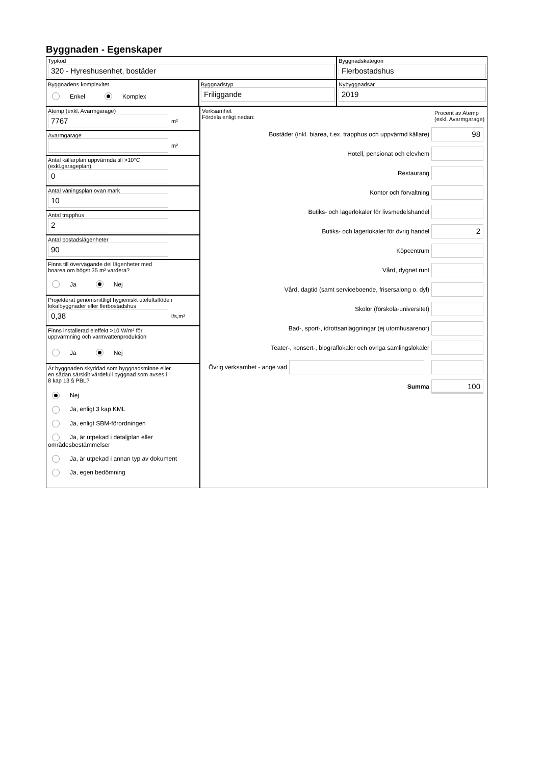Byggnaden - Egenskaper
Typkod
320 - Hyreshusenhet, bostäder
Byggnadskategori
Flerbostadshus
Byggnadens komplexitet
Enkel Komplex
Byggnadstyp
Friliggande
Nybyggnadsår
2019
Atemp (exkl. Avarmgarage)
7767
m²
Avarmgarage
m²
Antal källarplan uppvärmda till >10°C
(exkl.garageplan)
0
Antal våningsplan ovan mark
10
Antal trapphus
2
Antal bostadslägenheter
90
Finns till övervägande del lägenheter med
boarea om högst 35 m² vardera?
Ja Nej
Projekterat genomsnittligt hygieniskt uteluftsflöde i
lokalbyggnader eller flerbostadshus
0,38
l/s,m²
Finns installerad eleffekt >10 W/m² för
uppvärmning och varmvattenproduktion
Ja Nej
Är byggnaden skyddad som byggnadsminne eller
en sådan särskilt värdefull byggnad som avses i
8 kap 13 § PBL?
Nej
Ja, enligt 3 kap KML
Ja, enligt SBM-förordningen
Ja, är utpekad i detaljplan eller områdesbestämmelser
Ja, är utpekad i annan typ av dokument
Ja, egen bedömning
Verksamhet
Fördela enligt nedan:
Procent av Atemp (exkl. Avarmgarage)
Bostäder (inkl. biarea, t.ex. trapphus och uppvärmd källare)
98
Hotell, pensionat och elevhem
Restaurang
Kontor och förvaltning
Butiks- och lagerlokaler för livsmedelshandel
Butiks- och lagerlokaler för övrig handel
2
Köpcentrum
Vård, dygnet runt
Vård, dagtid (samt serviceboende, frisersalong o. dyl)
Skolor (förskola-universitet)
Bad-, sport-, idrottsanläggningar (ej utomhusarenor)
Teater-, konsert-, biograflokaler och övriga samlingslokaler
Övrig verksamhet - ange vad
Summa
100